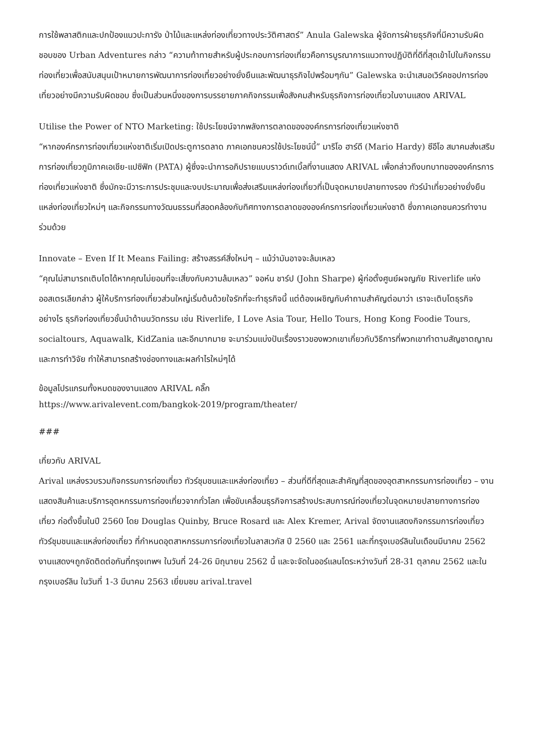การใช้พลาสติกและปกป้องแนวปะการัง ป่าไม้และแหล่งท่องเที่ยวทางประวัติศาสตร์” Anula Galewska ผู้จัดการฝ่ายธุรกิจที่มีความรับผิดชอบของ Urban Adventures กล่าว “ความท้าทายสำหรับผู้ประกอบการท่องเที่ยวคือการบูรณาการแนวทางปฏิบัติที่ดีที่สุดเข้าไปในกิจกรรมท่องเที่ยวเพื่อสนับสนุนเป้าหมายการพัฒนาการท่องเที่ยวอย่างยั่งยืนและพัฒนาธุรกิจไปพร้อมๆกัน” Galewska จะนำเสนอเวิร์คชอปการท่องเที่ยวอย่างมีความรับผิดชอบ ซึ่งเป็นส่วนหนึ่งของการบรรยายภาคกิจกรรมเพื่อสังคมสำหรับธุรกิจการท่องเที่ยวในงานแสดง ARIVAL
Utilise the Power of NTO Marketing: ใช้ประโยชน์จากพลังการตลาดขององค์กรการท่องเที่ยวแห่งชาติ
“หากองค์กรการท่องเที่ยวแห่งชาติเริ่มเปิดประตูการตลาด ภาคเอกชนควรใช้ประโยชน์นี้” มาริโอ ฮาร์ดี (Mario Hardy) ซีอีโอ สมาคมส่งเสริมการท่องเที่ยวภูมิภาคเอเชีย-แปซิฟิก (PATA) ผู้ซึ่งจะนำการอภิปรายแบบราวด์เทเบิ้ลที่งานแสดง ARIVAL เพื่อกล่าวถึงบทบาทขององค์กรการท่องเที่ยวแห่งชาติ ซึ่งมักจะมีวาระการประชุมและงบประมาณเพื่อส่งเสริมแหล่งท่องเที่ยวที่เป็นจุดหมายปลายทางรอง ทัวร์นำเที่ยวอย่างยั่งยืน แหล่งท่องเที่ยวใหม่ๆ และกิจกรรมทางวัฒนธรรมที่สอดคล้องกับทิศทางการตลาดขององค์กรการท่องเที่ยวแห่งชาติ ซึ่งภาคเอกชนควรทำงานร่วมด้วย
Innovate – Even If It Means Failing: สร้างสรรค์สิ่งใหม่ๆ – แม้ว่ามันอาจจะล้มเหลว
“คุณไม่สามารถเติบโตได้หากคุณไม่ยอมที่จะเสี่ยงกับความล้มเหลว” จอห์น ชาร์ป (John Sharpe) ผู้ก่อตั้งศูนย์ผจญภัย Riverlife แห่งออสเตรเลียกล่าว ผู้ให้บริการท่องเที่ยวส่วนใหญ่เริ่มต้นด้วยใจรักที่จะทำธุรกิจนี้ แต่ต้องเผชิญกับคำถามสำคัญต่อมาว่า เราจะเติบโตธุรกิจอย่างไร ธุรกิจท่องเที่ยวชั้นนำด้านนวัตกรรม เช่น Riverlife, I Love Asia Tour, Hello Tours, Hong Kong Foodie Tours, socialtours, Aquawalk, KidZania และอีกมากมาย จะมาร่วมแบ่งปันเรื่องราวของพวกเขาเกี่ยวกับวิธีการที่พวกเขาทำตามสัญชาตญาณและการทำวิจัย ทำให้สามารถสร้างช่องทางและผลกำไรใหม่ๆได้
ข้อมูลโปรแกรมทั้งหมดของงานแสดง ARIVAL คลิ๊ก
https://www.arivalevent.com/bangkok-2019/program/theater/
###
เกี่ยวกับ ARIVAL
Arival แหล่งรวบรวมกิจกรรมการท่องเที่ยว ทัวร์ชุมชนและแหล่งท่องเที่ยว – ส่วนที่ดีที่สุดและสำคัญที่สุดของอุตสาหกรรมการท่องเที่ยว – งานแสดงสินค้าและบริการอุตหกรรมการท่องเที่ยวจากทั่วโลก เพื่อขับเคลื่อนธุรกิจการสร้างประสบการณ์ท่องเที่ยวในจุดหมายปลายทางการท่องเที่ยว ก่อตั้งขึ้นในปี 2560 โดย Douglas Quinby, Bruce Rosard และ Alex Kremer, Arival จัดงานแสดงกิจกรรมการท่องเที่ยว ทัวร์ชุมชนและแหล่งท่องเที่ยว ที่กำหนดอุตสาหกรรมการท่องเที่ยวในลาสเวกัส ปี 2560 และ 2561 และที่กรุงเบอร์ลินในเดือนมีนาคม 2562 งานแสดงฯถูกจัดติดต่อกันที่กรุงเทพฯ ในวันที่ 24-26 มิถุนายน 2562 นี้ และจะจัดในออร์แลนโดระหว่างวันที่ 28-31 ตุลาคม 2562 และในกรุงเบอร์ลิน ในวันที่ 1-3 มีนาคม 2563 เยี่ยมชม arival.travel